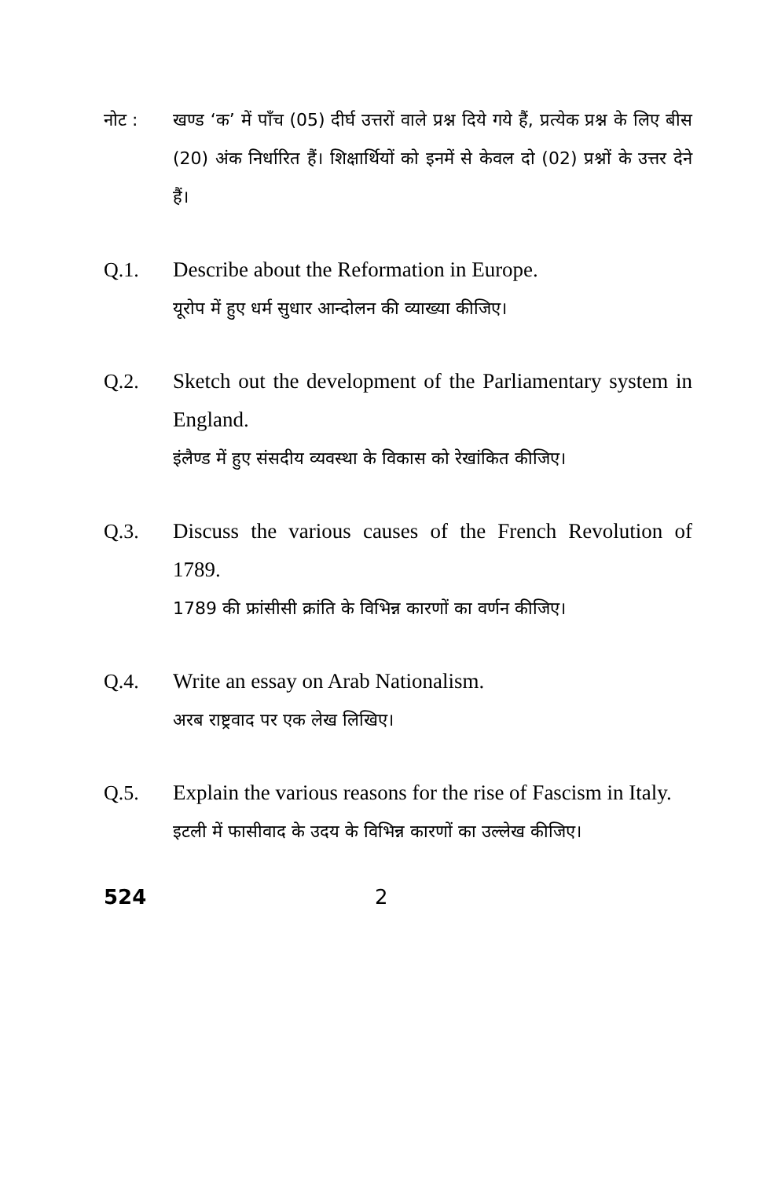नोट : खण्ड ‘क’ में पाँच (05) दीर्घ उत्तरों वाले प्रश्न दिये गये हैं, प्रत्येक प्रश्न के लिए बीस (20) अंक निर्धारित हैं। शिक्षार्थियों को इनमें से केवल दो (02) प्रश्नों के उत्तर देने हैं।
Q.1. Describe about the Reformation in Europe.
यूरोप में हुए धर्म सुधार आन्दोलन की व्याख्या कीजिए।
Q.2. Sketch out the development of the Parliamentary system in England.
इंलैण्ड में हुए संसदीय व्यवस्था के विकास को रेखांकित कीजिए।
Q.3. Discuss the various causes of the French Revolution of 1789.
1789 की फ्रांसीसी क्रांति के विभिन्न कारणों का वर्णन कीजिए।
Q.4. Write an essay on Arab Nationalism.
अरब राष्ट्रवाद पर एक लेख लिखिए।
Q.5. Explain the various reasons for the rise of Fascism in Italy.
इटली में फासीवाद के उदय के विभिन्न कारणों का उल्लेख कीजिए।
524 2